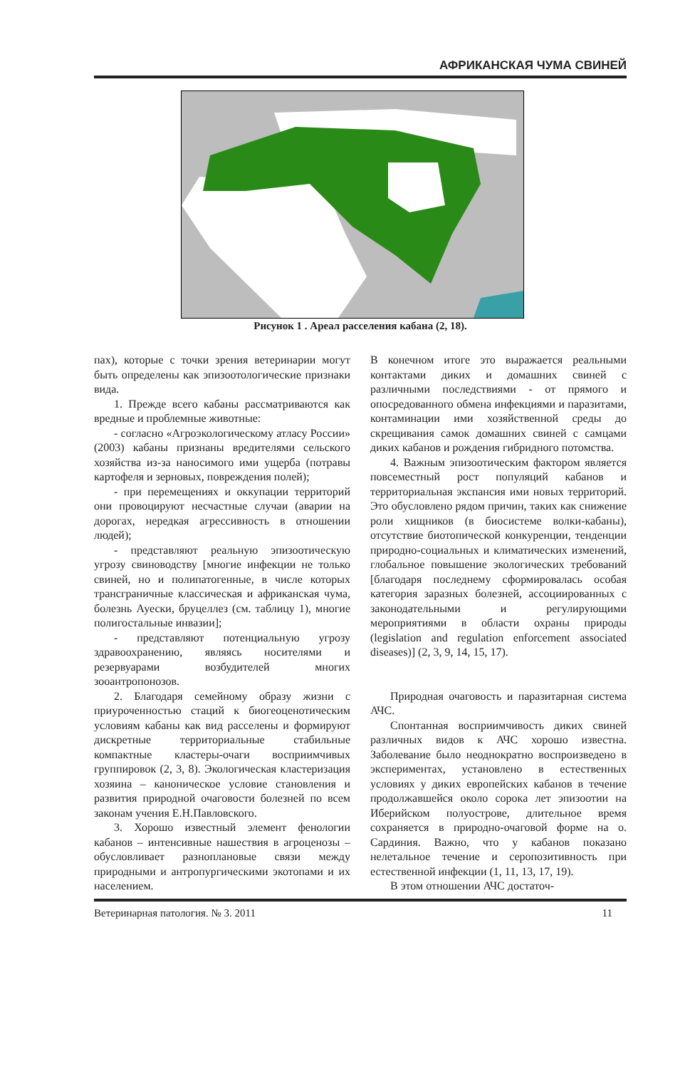АФРИКАНСКАЯ ЧУМА СВИНЕЙ
Рисунок 1 . Ареал расселения кабана (2, 18).
пах), которые с точки зрения ветеринарии могут быть определены как эпизоотологические признаки вида.
1. Прежде всего кабаны рассматриваются как вредные и проблемные животные:
- согласно «Агроэкологическому атласу России» (2003) кабаны признаны вредителями сельского хозяйства из-за наносимого ими ущерба (потравы картофеля и зерновых, повреждения полей);
- при перемещениях и оккупации территорий они провоцируют несчастные случаи (аварии на дорогах, нередкая агрессивность в отношении людей);
- представляют реальную эпизоотическую угрозу свиноводству [многие инфекции не только свиней, но и полипатогенные, в числе которых трансграничные классическая и африканская чума, болезнь Ауески, бруцеллез (см. таблицу 1), многие полигостальные инвазии];
- представляют потенциальную угрозу здравоохранению, являясь носителями и резервуарами возбудителей многих зооантропонозов.
2. Благодаря семейному образу жизни с приуроченностью стаций к биогеоценотическим условиям кабаны как вид расселены и формируют дискретные территориальные стабильные компактные кластеры-очаги восприимчивых группировок (2, 3, 8). Экологическая кластеризация хозяина – каноническое условие становления и развития природной очаговости болезней по всем законам учения Е.Н.Павловского.
3. Хорошо известный элемент фенологии кабанов – интенсивные нашествия в агроценозы – обусловливает разноплановые связи между природными и антропургическими экотопами и их населением.
В конечном итоге это выражается реальными контактами диких и домашних свиней с различными последствиями - от прямого и опосредованного обмена инфекциями и паразитами, контаминации ими хозяйственной среды до скрещивания самок домашних свиней с самцами диких кабанов и рождения гибридного потомства.
4. Важным эпизоотическим фактором является повсеместный рост популяций кабанов и территориальная экспансия ими новых территорий. Это обусловлено рядом причин, таких как снижение роли хищников (в биосистеме волки-кабаны), отсутствие биотопической конкуренции, тенденции природно-социальных и климатических изменений, глобальное повышение экологических требований [благодаря последнему сформировалась особая категория заразных болезней, ассоциированных с законодательными и регулирующими мероприятиями в области охраны природы (legislation and regulation enforcement associated diseases)] (2, 3, 9, 14, 15, 17).
Природная очаговость и паразитарная система АЧС.
Спонтанная восприимчивость диких свиней различных видов к АЧС хорошо известна. Заболевание было неоднократно воспроизведено в экспериментах, установлено в естественных условиях у диких европейских кабанов в течение продолжавшейся около сорока лет эпизоотии на Иберийском полуострове, длительное время сохраняется в природно-очаговой форме на о. Сардиния. Важно, что у кабанов показано нелетальное течение и серопозитивность при естественной инфекции (1, 11, 13, 17, 19).
В этом отношении АЧС достаточ-
Ветеринарная патология. № 3. 2011 11